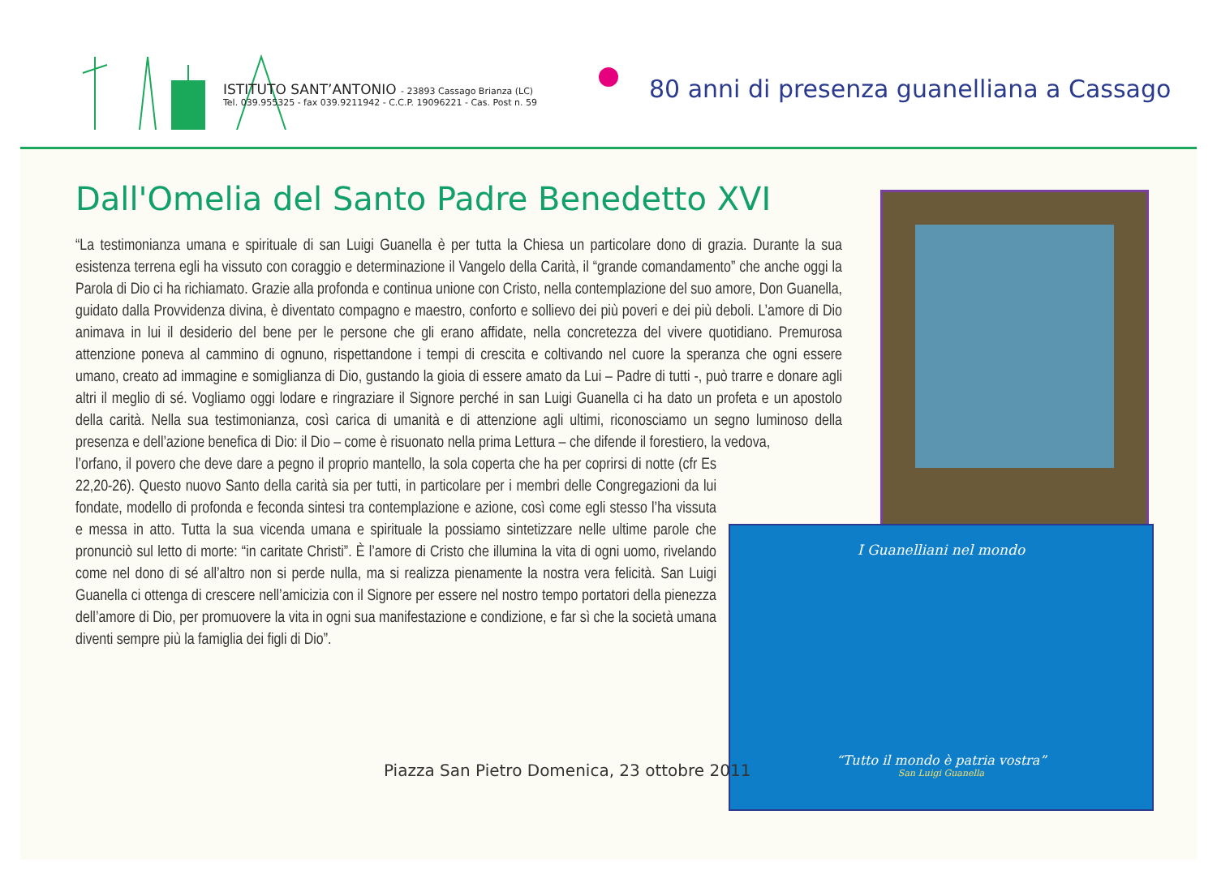ISTITUTO SANT’ANTONIO - 23893 Cassago Brianza (LC)
Tel. 039.955325 - fax 039.9211942 - C.C.P. 19096221 - Cas. Post n. 59
80 anni di presenza guanelliana a Cassago
Dall'Omelia del Santo Padre Benedetto XVI
I Guanelliani nel mondo
“Tutto il mondo è patria vostra”
San Luigi Guanella
“La testimonianza umana e spirituale di san Luigi Guanella è per tutta la Chiesa un particolare dono di grazia. Durante la sua esistenza terrena egli ha vissuto con coraggio e determinazione il Vangelo della Carità, il “grande comandamento” che anche oggi la Parola di Dio ci ha richiamato. Grazie alla profonda e continua unione con Cristo, nella contemplazione del suo amore, Don Guanella, guidato dalla Provvidenza divina, è diventato compagno e maestro, conforto e sollievo dei più poveri e dei più deboli. L’amore di Dio animava in lui il desiderio del bene per le persone che gli erano affidate, nella concretezza del vivere quotidiano. Premurosa attenzione poneva al cammino di ognuno, rispettandone i tempi di crescita e coltivando nel cuore la speranza che ogni essere umano, creato ad immagine e somiglianza di Dio, gustando la gioia di essere amato da Lui – Padre di tutti -, può trarre e donare agli altri il meglio di sé. Vogliamo oggi lodare e ringraziare il Signore perché in san Luigi Guanella ci ha dato un profeta e un apostolo della carità. Nella sua testimonianza, così carica di umanità e di attenzione agli ultimi, riconosciamo un segno luminoso della presenza e dell’azione benefica di Dio: il Dio – come è risuonato nella prima Lettura – che difende il forestiero, la vedova,
l’orfano, il povero che deve dare a pegno il proprio mantello, la sola coperta che ha per coprirsi di notte (cfr Es 22,20-26). Questo nuovo Santo della carità sia per tutti, in particolare per i membri delle Congregazioni da lui fondate, modello di profonda e feconda sintesi tra contemplazione e azione, così come egli stesso l’ha vissuta e messa in atto. Tutta la sua vicenda umana e spirituale la possiamo sintetizzare nelle ultime parole che pronunciò sul letto di morte: “in caritate Christi”. È l’amore di Cristo che illumina la vita di ogni uomo, rivelando come nel dono di sé all’altro non si perde nulla, ma si realizza pienamente la nostra vera felicità. San Luigi Guanella ci ottenga di crescere nell’amicizia con il Signore per essere nel nostro tempo portatori della pienezza dell’amore di Dio, per promuovere la vita in ogni sua manifestazione e condizione, e far sì che la società umana diventi sempre più la famiglia dei figli di Dio”.
Piazza San Pietro Domenica, 23 ottobre 2011